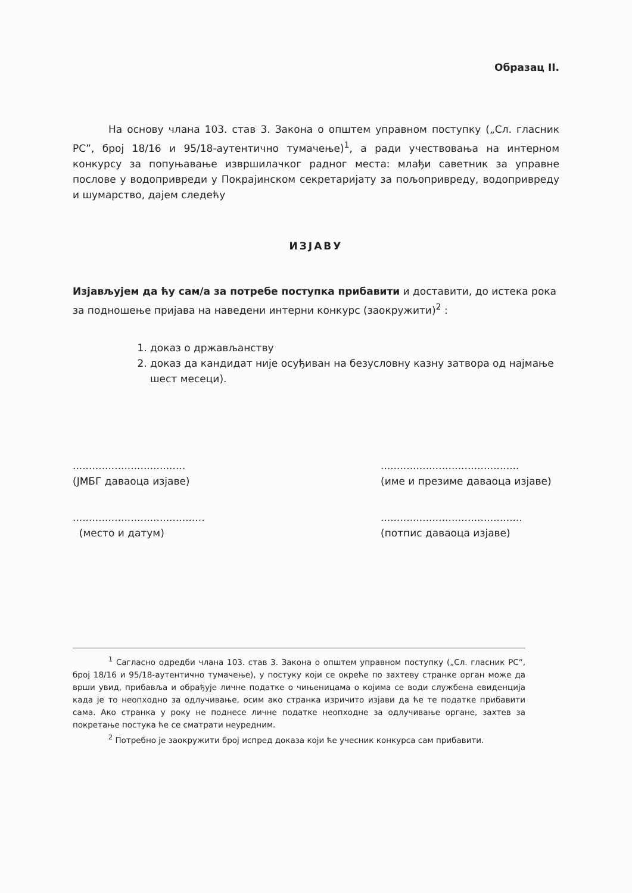Образац II.
На основу члана 103. став 3. Закона о општем управном поступку („Сл. гласник РС”, број 18/16 и 95/18-аутентично тумачење)<sup>1</sup>, а ради учествовања на интерном конкурсу за попуњавање извршилачког радног места: млађи саветник за управне послове у водопривреди у Покрајинском секретаријату за пољопривреду, водопривреду и шумарство, дајем следећу
ИЗЈАВУ
Изјављујем да ћу сам/а за потребе поступка прибавити и доставити, до истека рока за подношење пријава на наведени интерни конкурс (заокружити)<sup>2</sup> :
1. доказ о држављанству
2. доказ да кандидат није осуђиван на безусловну казну затвора од најмање шест месеци).
...................................
(ЈМБГ даваоца изјаве)
...........................................
(име и презиме даваоца изјаве)
.........................................
(место и датум)
............................................
(потпис даваоца изјаве)
<sup>1</sup> Сагласно одредби члана 103. став 3. Закона о општем управном поступку („Сл. гласник РС”, број 18/16 и 95/18-аутентично тумачење), у постуку који се окреће по захтеву странке орган може да врши увид, прибавља и обрађује личне податке о чињеницама о којима се води службена евиденција када је то неопходно за одлучивање, осим ако странка изричито изјави да ће те податке прибавити сама. Ако странка у року не поднесе личне податке неопходне за одлучивање органе, захтев за покретање постука ће се сматрати неуредним.
<sup>2</sup> Потребно је заокружити број испред доказа који ће учесник конкурса сам прибавити.